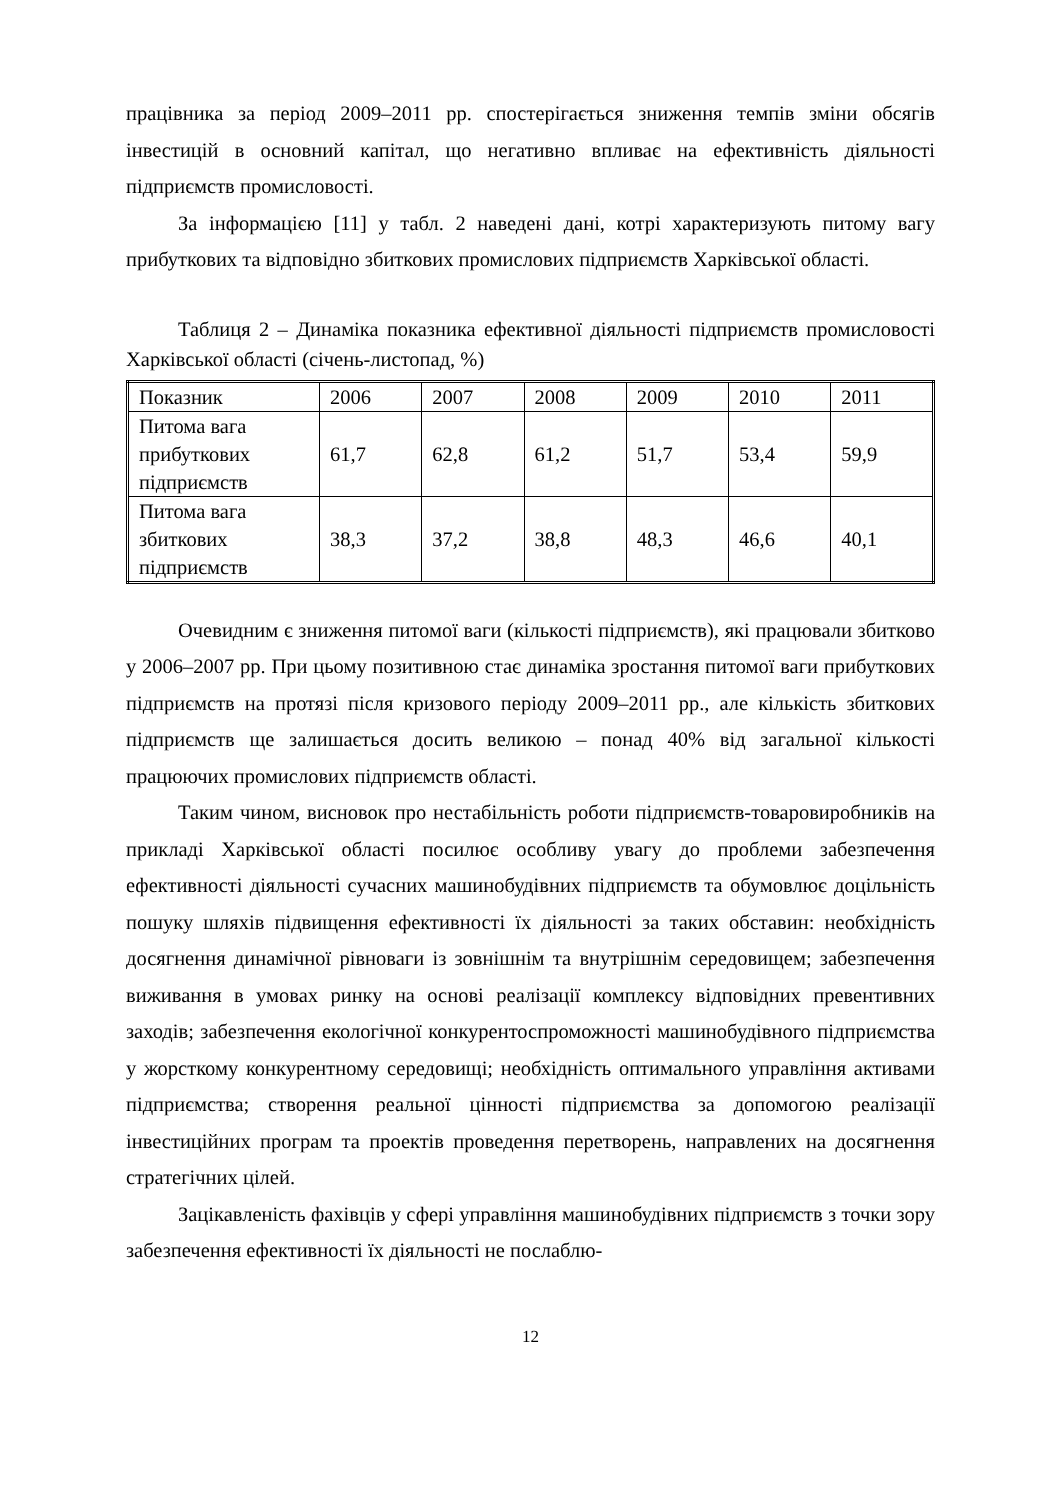працівника за період 2009–2011 рр. спостерігається зниження темпів зміни обсягів інвестицій в основний капітал, що негативно впливає на ефективність діяльності підприємств промисловості.
За інформацією [11] у табл. 2 наведені дані, котрі характеризують питому вагу прибуткових та відповідно збиткових промислових підприємств Харківської області.
Таблиця 2 – Динаміка показника ефективної діяльності підприємств промисловості Харківської області (січень-листопад, %)
| Показник | 2006 | 2007 | 2008 | 2009 | 2010 | 2011 |
| Питома вага прибуткових підприємств | 61,7 | 62,8 | 61,2 | 51,7 | 53,4 | 59,9 |
| Питома вага збиткових підприємств | 38,3 | 37,2 | 38,8 | 48,3 | 46,6 | 40,1 |
Очевидним є зниження питомої ваги (кількості підприємств), які працювали збитково у 2006–2007 рр. При цьому позитивною стає динаміка зростання питомої ваги прибуткових підприємств на протязі після кризового періоду 2009–2011 рр., але кількість збиткових підприємств ще залишається досить великою – понад 40% від загальної кількості працюючих промислових підприємств області.
Таким чином, висновок про нестабільність роботи підприємств-товаровиробників на прикладі Харківської області посилює особливу увагу до проблеми забезпечення ефективності діяльності сучасних машинобудівних підприємств та обумовлює доцільність пошуку шляхів підвищення ефективності їх діяльності за таких обставин: необхідність досягнення динамічної рівноваги із зовнішнім та внутрішнім середовищем; забезпечення виживання в умовах ринку на основі реалізації комплексу відповідних превентивних заходів; забезпечення екологічної конкурентоспроможності машинобудівного підприємства у жорсткому конкурентному середовищі; необхідність оптимального управління активами підприємства; створення реальної цінності підприємства за допомогою реалізації інвестиційних програм та проектів проведення перетворень, направлених на досягнення стратегічних цілей.
Зацікавленість фахівців у сфері управління машинобудівних підприємств з точки зору забезпечення ефективності їх діяльності не послаблю-
12